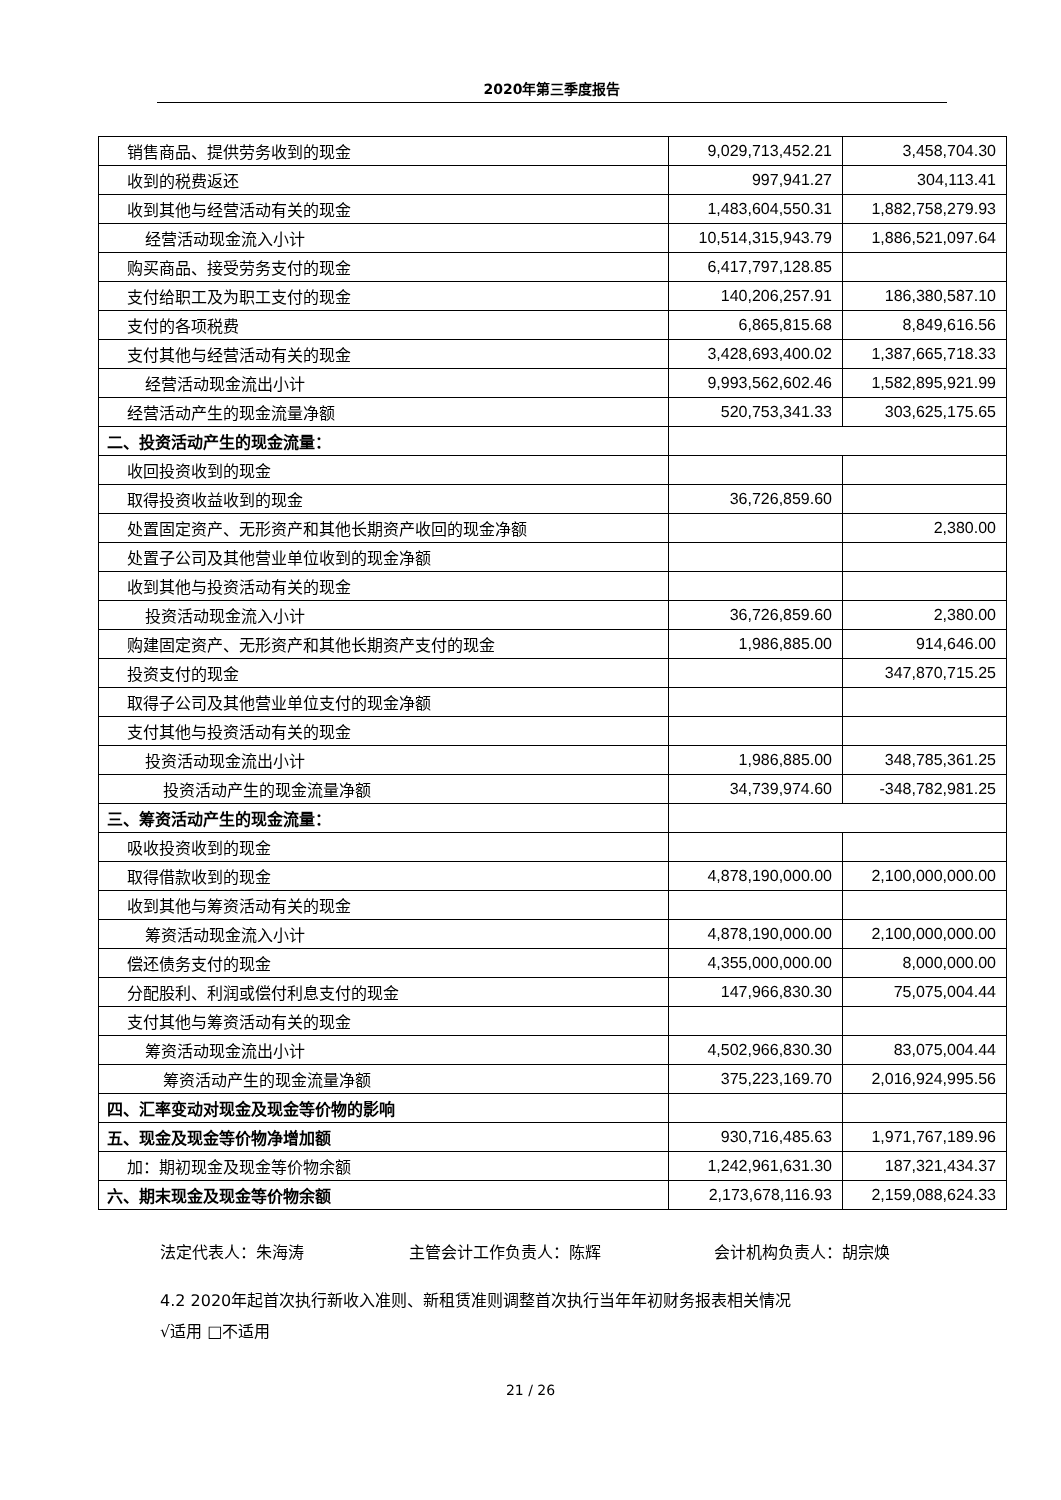2020年第三季度报告
| 销售商品、提供劳务收到的现金 | 9,029,713,452.21 | 3,458,704.30 |
| 收到的税费返还 | 997,941.27 | 304,113.41 |
| 收到其他与经营活动有关的现金 | 1,483,604,550.31 | 1,882,758,279.93 |
| 经营活动现金流入小计 | 10,514,315,943.79 | 1,886,521,097.64 |
| 购买商品、接受劳务支付的现金 | 6,417,797,128.85 | |
| 支付给职工及为职工支付的现金 | 140,206,257.91 | 186,380,587.10 |
| 支付的各项税费 | 6,865,815.68 | 8,849,616.56 |
| 支付其他与经营活动有关的现金 | 3,428,693,400.02 | 1,387,665,718.33 |
| 经营活动现金流出小计 | 9,993,562,602.46 | 1,582,895,921.99 |
| 经营活动产生的现金流量净额 | 520,753,341.33 | 303,625,175.65 |
| 二、投资活动产生的现金流量： | | |
| 收回投资收到的现金 | | |
| 取得投资收益收到的现金 | 36,726,859.60 | |
| 处置固定资产、无形资产和其他长期资产收回的现金净额 | | 2,380.00 |
| 处置子公司及其他营业单位收到的现金净额 | | |
| 收到其他与投资活动有关的现金 | | |
| 投资活动现金流入小计 | 36,726,859.60 | 2,380.00 |
| 购建固定资产、无形资产和其他长期资产支付的现金 | 1,986,885.00 | 914,646.00 |
| 投资支付的现金 | | 347,870,715.25 |
| 取得子公司及其他营业单位支付的现金净额 | | |
| 支付其他与投资活动有关的现金 | | |
| 投资活动现金流出小计 | 1,986,885.00 | 348,785,361.25 |
| 投资活动产生的现金流量净额 | 34,739,974.60 | -348,782,981.25 |
| 三、筹资活动产生的现金流量： | | |
| 吸收投资收到的现金 | | |
| 取得借款收到的现金 | 4,878,190,000.00 | 2,100,000,000.00 |
| 收到其他与筹资活动有关的现金 | | |
| 筹资活动现金流入小计 | 4,878,190,000.00 | 2,100,000,000.00 |
| 偿还债务支付的现金 | 4,355,000,000.00 | 8,000,000.00 |
| 分配股利、利润或偿付利息支付的现金 | 147,966,830.30 | 75,075,004.44 |
| 支付其他与筹资活动有关的现金 | | |
| 筹资活动现金流出小计 | 4,502,966,830.30 | 83,075,004.44 |
| 筹资活动产生的现金流量净额 | 375,223,169.70 | 2,016,924,995.56 |
| 四、汇率变动对现金及现金等价物的影响 | | |
| 五、现金及现金等价物净增加额 | 930,716,485.63 | 1,971,767,189.96 |
| 加：期初现金及现金等价物余额 | 1,242,961,631.30 | 187,321,434.37 |
| 六、期末现金及现金等价物余额 | 2,173,678,116.93 | 2,159,088,624.33 |
法定代表人：朱海涛 主管会计工作负责人：陈辉 会计机构负责人：胡宗焕
4.2 2020年起首次执行新收入准则、新租赁准则调整首次执行当年年初财务报表相关情况
√适用 □不适用
21 / 26